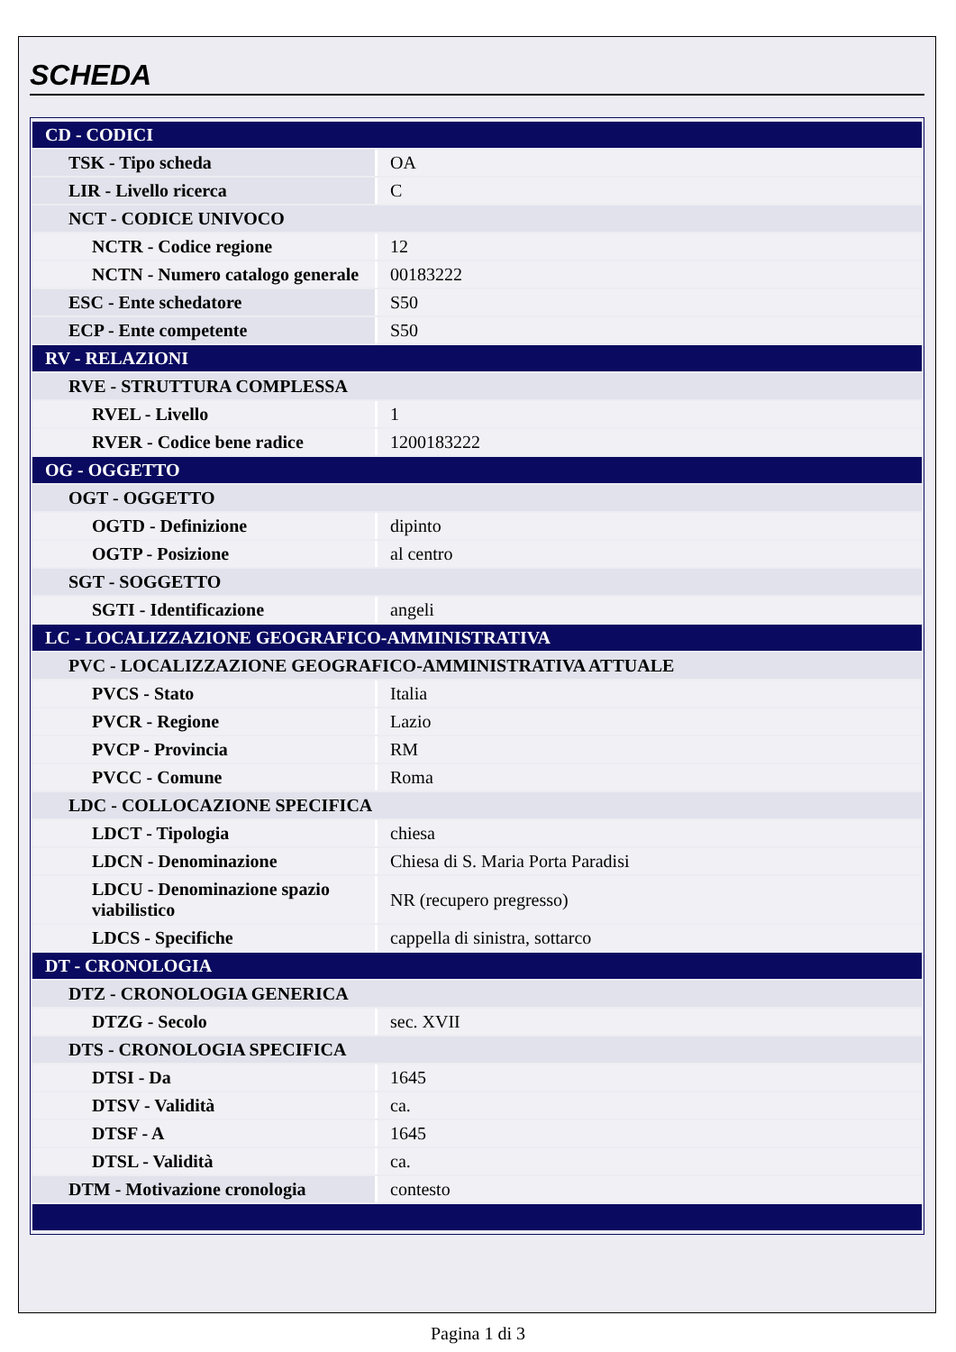SCHEDA
| CD - CODICI | |
| TSK - Tipo scheda | OA |
| LIR - Livello ricerca | C |
| NCT - CODICE UNIVOCO | |
| NCTR - Codice regione | 12 |
| NCTN - Numero catalogo generale | 00183222 |
| ESC - Ente schedatore | S50 |
| ECP - Ente competente | S50 |
| RV - RELAZIONI | |
| RVE - STRUTTURA COMPLESSA | |
| RVEL - Livello | 1 |
| RVER - Codice bene radice | 1200183222 |
| OG - OGGETTO | |
| OGT - OGGETTO | |
| OGTD - Definizione | dipinto |
| OGTP - Posizione | al centro |
| SGT - SOGGETTO | |
| SGTI - Identificazione | angeli |
| LC - LOCALIZZAZIONE GEOGRAFICO-AMMINISTRATIVA | |
| PVC - LOCALIZZAZIONE GEOGRAFICO-AMMINISTRATIVA ATTUALE | |
| PVCS - Stato | Italia |
| PVCR - Regione | Lazio |
| PVCP - Provincia | RM |
| PVCC - Comune | Roma |
| LDC - COLLOCAZIONE SPECIFICA | |
| LDCT - Tipologia | chiesa |
| LDCN - Denominazione | Chiesa di S. Maria Porta Paradisi |
| LDCU - Denominazione spazio viabilistico | NR (recupero pregresso) |
| LDCS - Specifiche | cappella di sinistra, sottarco |
| DT - CRONOLOGIA | |
| DTZ - CRONOLOGIA GENERICA | |
| DTZG - Secolo | sec. XVII |
| DTS - CRONOLOGIA SPECIFICA | |
| DTSI - Da | 1645 |
| DTSV - Validità | ca. |
| DTSF - A | 1645 |
| DTSL - Validità | ca. |
| DTM - Motivazione cronologia | contesto |
Pagina 1 di 3